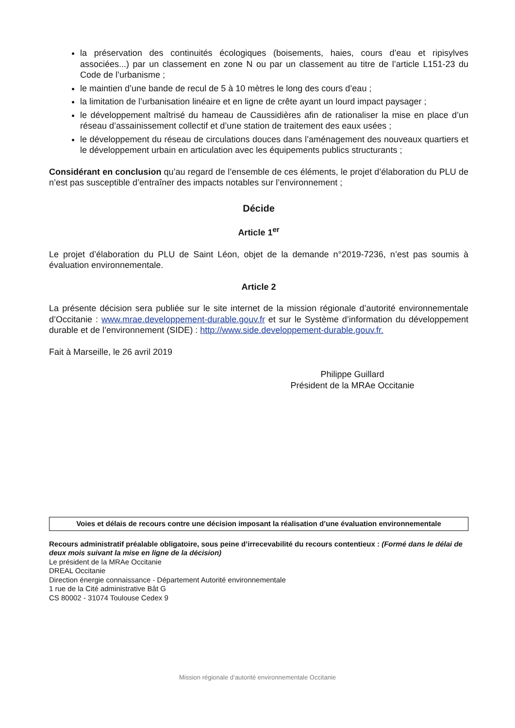la préservation des continuités écologiques (boisements, haies, cours d’eau et ripisylves associées...) par un classement en zone N ou par un classement au titre de l’article L151-23 du Code de l’urbanisme ;
le maintien d’une bande de recul de 5 à 10 mètres le long des cours d’eau ;
la limitation de l’urbanisation linéaire et en ligne de crête ayant un lourd impact paysager ;
le développement maîtrisé du hameau de Caussidières afin de rationaliser la mise en place d’un réseau d’assainissement collectif et d’une station de traitement des eaux usées ;
le développement du réseau de circulations douces dans l’aménagement des nouveaux quartiers et le développement urbain en articulation avec les équipements publics structurants ;
Considérant en conclusion qu’au regard de l’ensemble de ces éléments, le projet d’élaboration du PLU de n’est pas susceptible d’entraîner des impacts notables sur l’environnement ;
Décide
Article 1<sup>er</sup>
Le projet d’élaboration du PLU de Saint Léon, objet de la demande n°2019-7236, n’est pas soumis à évaluation environnementale.
Article 2
La présente décision sera publiée sur le site internet de la mission régionale d’autorité environnementale d’Occitanie : www.mrae.developpement-durable.gouv.fr et sur le Système d’information du développement durable et de l’environnement (SIDE) : http://www.side.developpement-durable.gouv.fr.
Fait à Marseille, le 26 avril 2019
Philippe Guillard
Président de la MRAe Occitanie
Voies et délais de recours contre une décision imposant la réalisation d’une évaluation environnementale
Recours administratif préalable obligatoire, sous peine d’irrecevabilité du recours contentieux : (Formé dans le délai de deux mois suivant la mise en ligne de la décision)
Le président de la MRAe Occitanie
DREAL Occitanie
Direction énergie connaissance - Département Autorité environnementale
1 rue de la Cité administrative Bât G
CS 80002 - 31074 Toulouse Cedex 9
Mission régionale d’autorité environnementale Occitanie